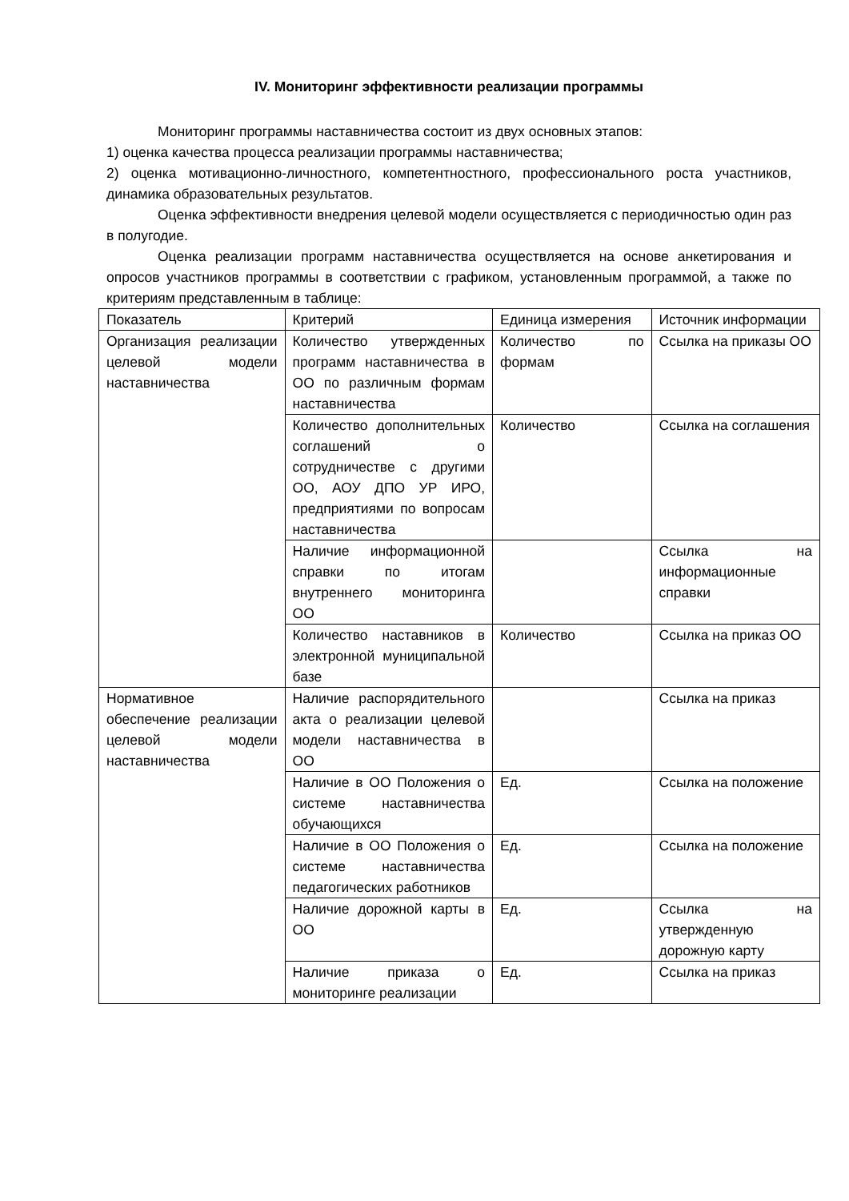IV. Мониторинг эффективности реализации программы
Мониторинг программы наставничества состоит из двух основных этапов:
1) оценка качества процесса реализации программы наставничества;
2) оценка мотивационно-личностного, компетентностного, профессионального роста участников, динамика образовательных результатов.
Оценка эффективности внедрения целевой модели осуществляется с периодичностью один раз в полугодие.
Оценка реализации программ наставничества осуществляется на основе анкетирования и опросов участников программы в соответствии с графиком, установленным программой, а также по критериям представленным в таблице:
| Показатель | Критерий | Единица измерения | Источник информации |
| Организация реализации целевой модели наставничества | Количество утвержденных программ наставничества в ОО по различным формам наставничества | Количество по формам | Ссылка на приказы ОО |
| | Количество дополнительных соглашений о сотрудничестве с другими ОО, АОУ ДПО УР ИРО, предприятиями по вопросам наставничества | Количество | Ссылка на соглашения |
| | Наличие информационной справки по итогам внутреннего мониторинга ОО | | Ссылка на информационные справки |
| | Количество наставников в электронной муниципальной базе | Количество | Ссылка на приказ ОО |
| Нормативное обеспечение реализации целевой модели наставничества | Наличие распорядительного акта о реализации целевой модели наставничества в ОО | | Ссылка на приказ |
| | Наличие в ОО Положения о системе наставничества обучающихся | Ед. | Ссылка на положение |
| | Наличие в ОО Положения о системе наставничества педагогических работников | Ед. | Ссылка на положение |
| | Наличие дорожной карты в ОО | Ед. | Ссылка на утвержденную дорожную карту |
| | Наличие приказа о мониторинге реализации | Ед. | Ссылка на приказ |